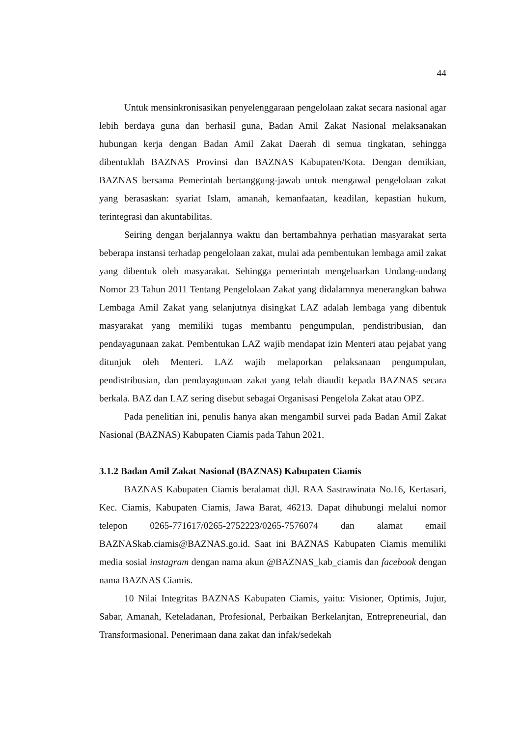44
Untuk mensinkronisasikan penyelenggaraan pengelolaan zakat secara nasional agar lebih berdaya guna dan berhasil guna, Badan Amil Zakat Nasional melaksanakan hubungan kerja dengan Badan Amil Zakat Daerah di semua tingkatan, sehingga dibentuklah BAZNAS Provinsi dan BAZNAS Kabupaten/Kota. Dengan demikian, BAZNAS bersama Pemerintah bertanggung-jawab untuk mengawal pengelolaan zakat yang berasaskan: syariat Islam, amanah, kemanfaatan, keadilan, kepastian hukum, terintegrasi dan akuntabilitas.
Seiring dengan berjalannya waktu dan bertambahnya perhatian masyarakat serta beberapa instansi terhadap pengelolaan zakat, mulai ada pembentukan lembaga amil zakat yang dibentuk oleh masyarakat. Sehingga pemerintah mengeluarkan Undang-undang Nomor 23 Tahun 2011 Tentang Pengelolaan Zakat yang didalamnya menerangkan bahwa Lembaga Amil Zakat yang selanjutnya disingkat LAZ adalah lembaga yang dibentuk masyarakat yang memiliki tugas membantu pengumpulan, pendistribusian, dan pendayagunaan zakat. Pembentukan LAZ wajib mendapat izin Menteri atau pejabat yang ditunjuk oleh Menteri. LAZ wajib melaporkan pelaksanaan pengumpulan, pendistribusian, dan pendayagunaan zakat yang telah diaudit kepada BAZNAS secara berkala. BAZ dan LAZ sering disebut sebagai Organisasi Pengelola Zakat atau OPZ.
Pada penelitian ini, penulis hanya akan mengambil survei pada Badan Amil Zakat Nasional (BAZNAS) Kabupaten Ciamis pada Tahun 2021.
3.1.2 Badan Amil Zakat Nasional (BAZNAS) Kabupaten Ciamis
BAZNAS Kabupaten Ciamis beralamat diJl. RAA Sastrawinata No.16, Kertasari, Kec. Ciamis, Kabupaten Ciamis, Jawa Barat, 46213. Dapat dihubungi melalui nomor telepon 0265-771617/0265-2752223/0265-7576074 dan alamat email BAZNASkab.ciamis@BAZNAS.go.id. Saat ini BAZNAS Kabupaten Ciamis memiliki media sosial instagram dengan nama akun @BAZNAS_kab_ciamis dan facebook dengan nama BAZNAS Ciamis.
10 Nilai Integritas BAZNAS Kabupaten Ciamis, yaitu: Visioner, Optimis, Jujur, Sabar, Amanah, Keteladanan, Profesional, Perbaikan Berkelanjtan, Entrepreneurial, dan Transformasional. Penerimaan dana zakat dan infak/sedekah